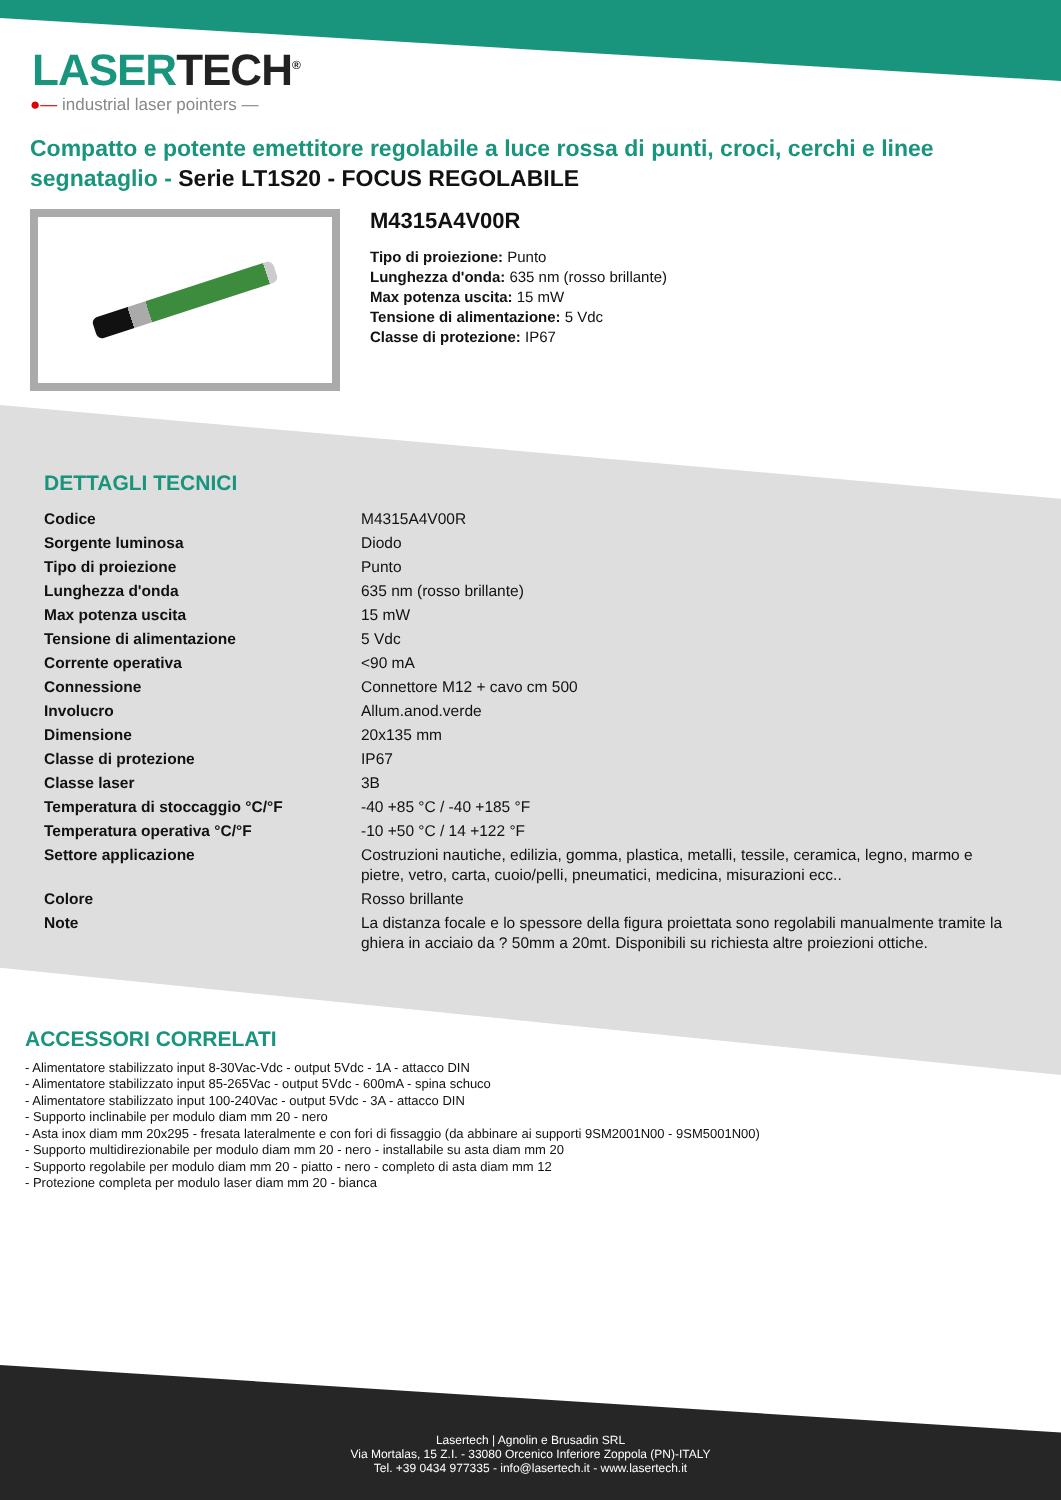LASERTECH<sup>®</sup>
●— industrial laser pointers —
Compatto e potente emettitore regolabile a luce rossa di punti, croci, cerchi e linee segnataglio - Serie LT1S20 - FOCUS REGOLABILE
M4315A4V00R
Tipo di proiezione: Punto
Lunghezza d'onda: 635 nm (rosso brillante)
Max potenza uscita: 15 mW
Tensione di alimentazione: 5 Vdc
Classe di protezione: IP67
DETTAGLI TECNICI
| Codice | M4315A4V00R |
| Sorgente luminosa | Diodo |
| Tipo di proiezione | Punto |
| Lunghezza d'onda | 635 nm (rosso brillante) |
| Max potenza uscita | 15 mW |
| Tensione di alimentazione | 5 Vdc |
| Corrente operativa | <90 mA |
| Connessione | Connettore M12 + cavo cm 500 |
| Involucro | Allum.anod.verde |
| Dimensione | 20x135 mm |
| Classe di protezione | IP67 |
| Classe laser | 3B |
| Temperatura di stoccaggio °C/°F | -40 +85 °C / -40 +185 °F |
| Temperatura operativa °C/°F | -10 +50 °C / 14 +122 °F |
| Settore applicazione | Costruzioni nautiche, edilizia, gomma, plastica, metalli, tessile, ceramica, legno, marmo e pietre, vetro, carta, cuoio/pelli, pneumatici, medicina, misurazioni ecc.. |
| Colore | Rosso brillante |
| Note | La distanza focale e lo spessore della figura proiettata sono regolabili manualmente tramite la ghiera in acciaio da ? 50mm a 20mt. Disponibili su richiesta altre proiezioni ottiche. |
ACCESSORI CORRELATI
- Alimentatore stabilizzato input 8-30Vac-Vdc - output 5Vdc - 1A - attacco DIN
- Alimentatore stabilizzato input 85-265Vac - output 5Vdc - 600mA - spina schuco
- Alimentatore stabilizzato input 100-240Vac - output 5Vdc - 3A - attacco DIN
- Supporto inclinabile per modulo diam mm 20 - nero
- Asta inox diam mm 20x295 - fresata lateralmente e con fori di fissaggio (da abbinare ai supporti 9SM2001N00 - 9SM5001N00)
- Supporto multidirezionabile per modulo diam mm 20 - nero - installabile su asta diam mm 20
- Supporto regolabile per modulo diam mm 20 - piatto - nero - completo di asta diam mm 12
- Protezione completa per modulo laser diam mm 20 - bianca
Lasertech | Agnolin e Brusadin SRL
Via Mortalas, 15 Z.I. - 33080 Orcenico Inferiore Zoppola (PN)-ITALY
Tel. +39 0434 977335 - info@lasertech.it - www.lasertech.it